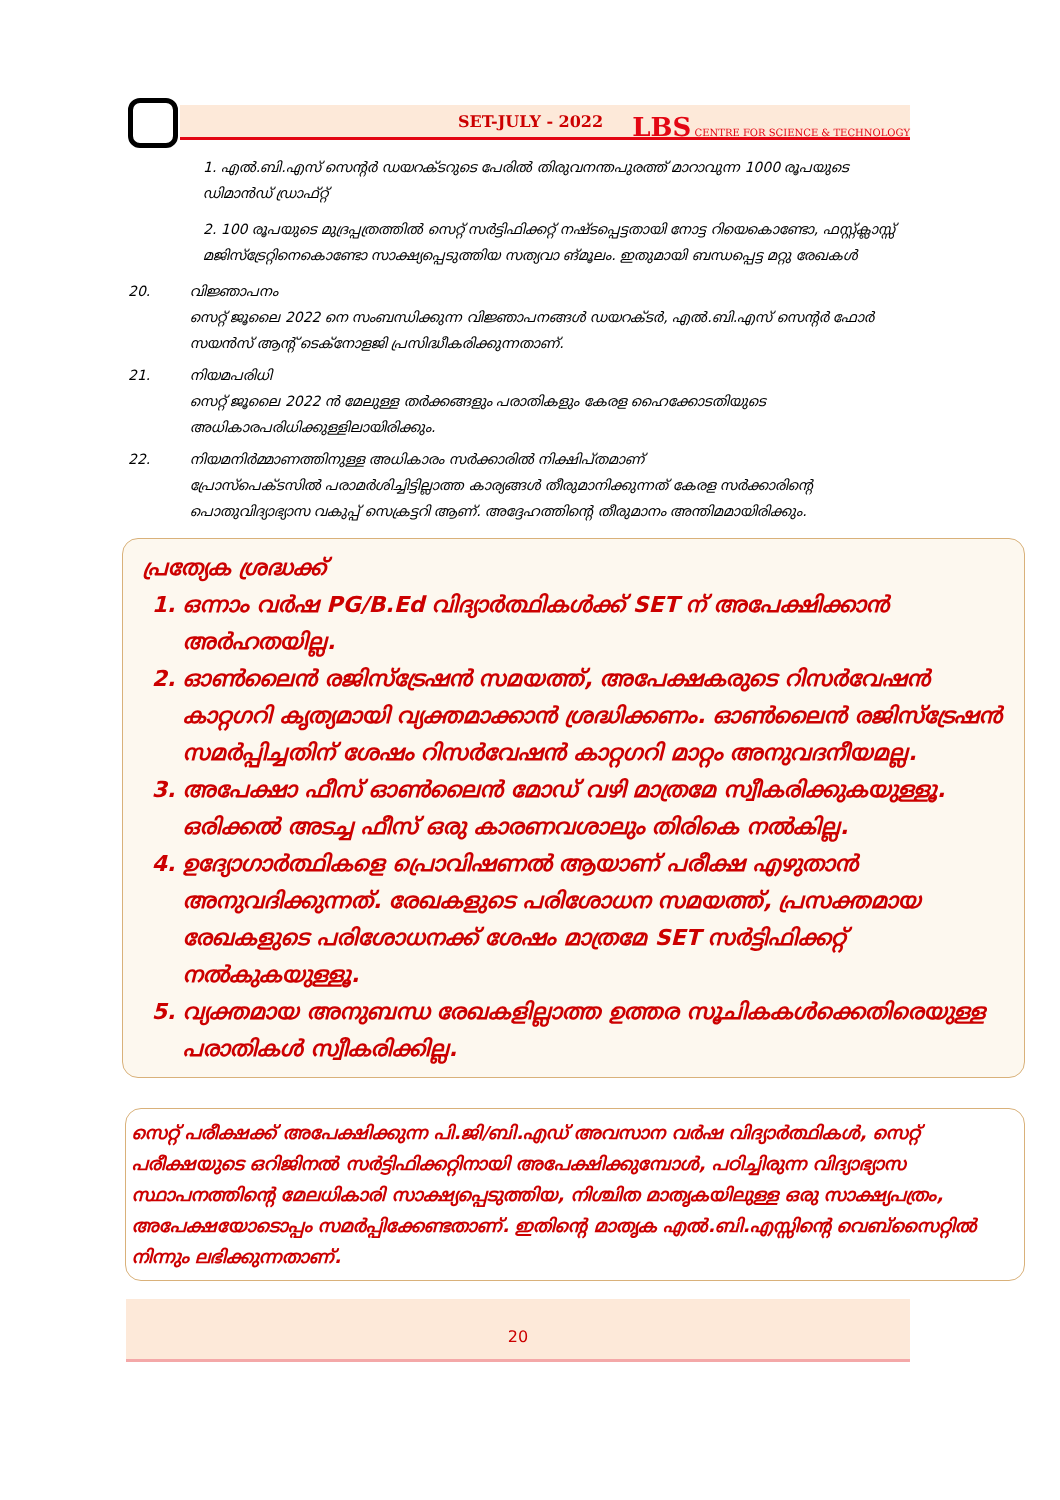SET-JULY - 2022 LBS CENTRE FOR SCIENCE & TECHNOLOGY
1. എൽ.ബി.എസ് സെന്റർ ഡയറക്ടറുടെ പേരിൽ തിരുവനന്തപുരത്ത് മാറാവുന്ന 1000 രൂപയുടെ ഡിമാൻഡ് ഡ്രാഫ്റ്റ്
2. 100 രൂപയുടെ മുദ്രപ്പത്രത്തിൽ സെറ്റ് സർട്ടിഫിക്കറ്റ് നഷ്ടപ്പെട്ടതായി നോട്ട റിയെകൊണ്ടോ, ഫസ്റ്റ്ക്ലാസ്സ് മജിസ്ട്രേറ്റിനെകൊണ്ടോ സാക്ഷ്യപ്പെടുത്തിയ സത്യവാ ങ്മൂലം. ഇതുമായി ബന്ധപ്പെട്ട മറ്റു രേഖകൾ
20. വിജ്ഞാപനം
സെറ്റ് ജൂലൈ 2022 നെ സംബന്ധിക്കുന്ന വിജ്ഞാപനങ്ങൾ ഡയറക്ടർ, എൽ.ബി.എസ് സെന്റർ ഫോർ സയൻസ് ആന്റ് ടെക്നോളജി പ്രസിദ്ധീകരിക്കുന്നതാണ്.
21. നിയമപരിധി
സെറ്റ് ജൂലൈ 2022 ൻ മേലുള്ള തർക്കങ്ങളും പരാതികളും കേരള ഹൈക്കോടതിയുടെ അധികാരപരിധിക്കുള്ളിലായിരിക്കും.
22. നിയമനിർമ്മാണത്തിനുള്ള അധികാരം സർക്കാരിൽ നിക്ഷിപ്തമാണ്
പ്രോസ്പെക്ടസിൽ പരാമർശിച്ചിട്ടില്ലാത്ത കാര്യങ്ങൾ തീരുമാനിക്കുന്നത് കേരള സർക്കാരിന്റെ പൊതുവിദ്യാഭ്യാസ വകുപ്പ് സെക്രട്ടറി ആണ്. അദ്ദേഹത്തിന്റെ തീരുമാനം അന്തിമമായിരിക്കും.
പ്രത്യേക ശ്രദ്ധക്ക്
1. ഒന്നാം വർഷ PG/B.Ed വിദ്യാർത്ഥികൾക്ക് SET ന് അപേക്ഷിക്കാൻ അർഹതയില്ല.
2. ഓൺലൈൻ രജിസ്ട്രേഷൻ സമയത്ത്, അപേക്ഷകരുടെ റിസർവേഷൻ കാറ്റഗറി കൃത്യമായി വ്യക്തമാക്കാൻ ശ്രദ്ധിക്കണം. ഓൺലൈൻ രജിസ്ട്രേഷൻ സമർപ്പിച്ചതിന് ശേഷം റിസർവേഷൻ കാറ്റഗറി മാറ്റം അനുവദനീയമല്ല.
3. അപേക്ഷാ ഫീസ് ഓൺലൈൻ മോഡ് വഴി മാത്രമേ സ്വീകരിക്കുകയുള്ളൂ. ഒരിക്കൽ അടച്ച ഫീസ് ഒരു കാരണവശാലും തിരികെ നൽകില്ല.
4. ഉദ്യോഗാർത്ഥികളെ പ്രൊവിഷണൽ ആയാണ് പരീക്ഷ എഴുതാൻ അനുവദിക്കുന്നത്. രേഖകളുടെ പരിശോധന സമയത്ത്, പ്രസക്തമായ രേഖകളുടെ പരിശോധനക്ക് ശേഷം മാത്രമേ SET സർട്ടിഫിക്കറ്റ് നൽകുകയുള്ളൂ.
5. വ്യക്തമായ അനുബന്ധ രേഖകളില്ലാത്ത ഉത്തര സൂചികകൾക്കെതിരെയുള്ള പരാതികൾ സ്വീകരിക്കില്ല.
സെറ്റ് പരീക്ഷക്ക് അപേക്ഷിക്കുന്ന പി.ജി/ബി.എഡ് അവസാന വർഷ വിദ്യാർത്ഥികൾ, സെറ്റ് പരീക്ഷയുടെ ഒറിജിനൽ സർട്ടിഫിക്കറ്റിനായി അപേക്ഷിക്കുമ്പോൾ, പഠിച്ചിരുന്ന വിദ്യാഭ്യാസ സ്ഥാപനത്തിന്റെ മേലധികാരി സാക്ഷ്യപ്പെടുത്തിയ, നിശ്ചിത മാതൃകയിലുള്ള ഒരു സാക്ഷ്യപത്രം, അപേക്ഷയോടൊപ്പം സമർപ്പിക്കേണ്ടതാണ്. ഇതിന്റെ മാതൃക എൽ.ബി.എസ്സിന്റെ വെബ്സൈറ്റിൽ നിന്നും ലഭിക്കുന്നതാണ്.
20